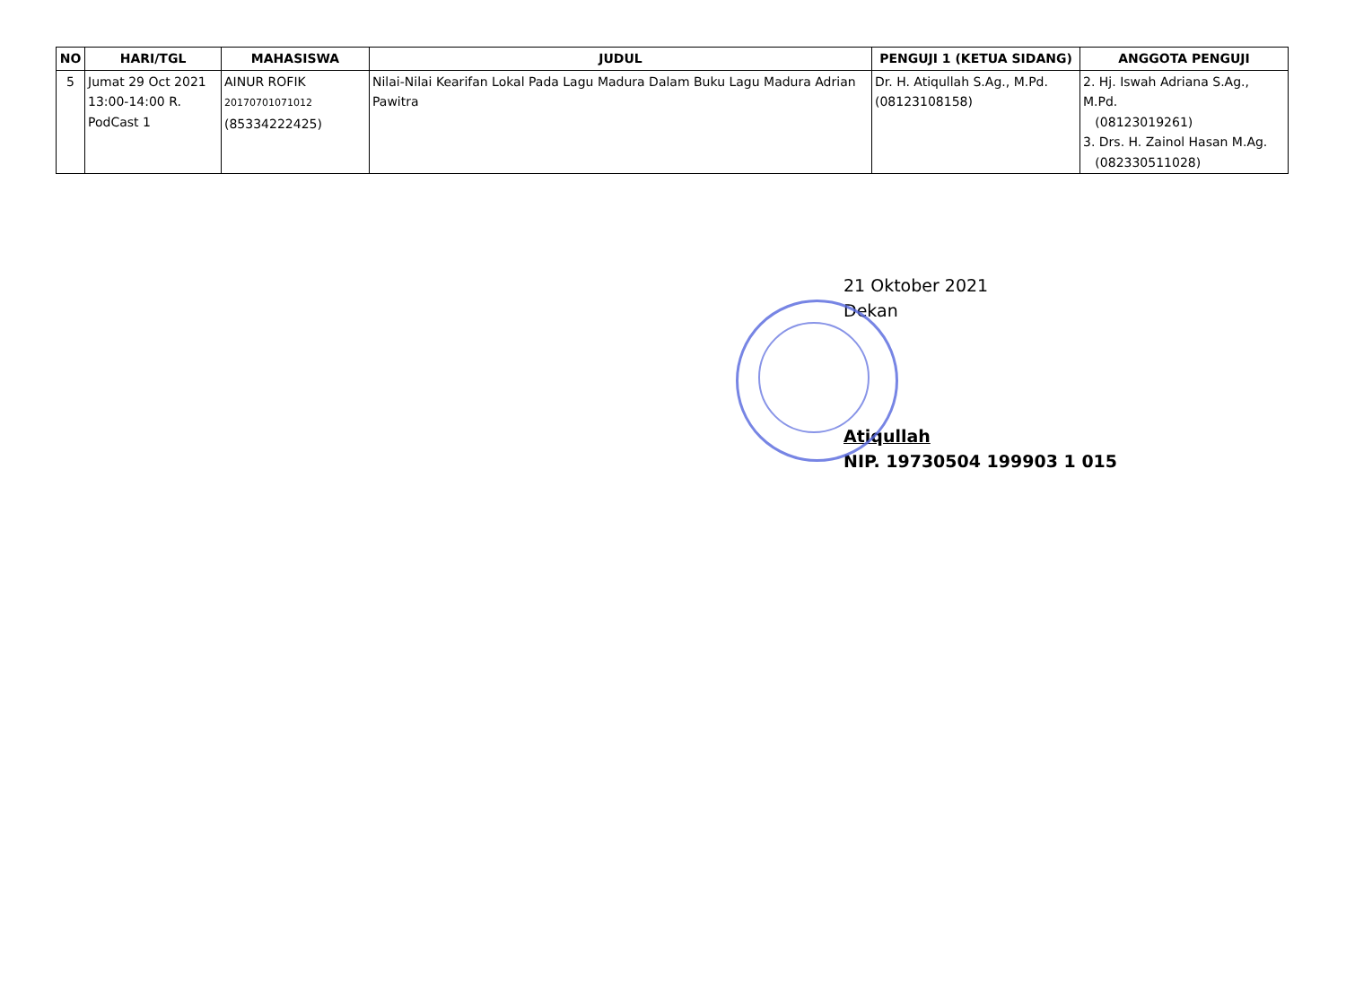| NO | HARI/TGL | MAHASISWA | JUDUL | PENGUJI 1 (KETUA SIDANG) | ANGGOTA PENGUJI |
| --- | --- | --- | --- | --- | --- |
| 5 | Jumat 29 Oct 2021 13:00-14:00 R. PodCast 1 | AINUR ROFIK 20170701071012 (85334222425) | Nilai-Nilai Kearifan Lokal Pada Lagu Madura Dalam Buku Lagu Madura Adrian Pawitra | Dr. H. Atiqullah S.Ag., M.Pd. (08123108158) | 2. Hj. Iswah Adriana S.Ag., M.Pd. (08123019261) 3. Drs. H. Zainol Hasan M.Ag. (082330511028) |
21 Oktober 2021
Dekan
Atiqullah
NIP. 19730504 199903 1 015